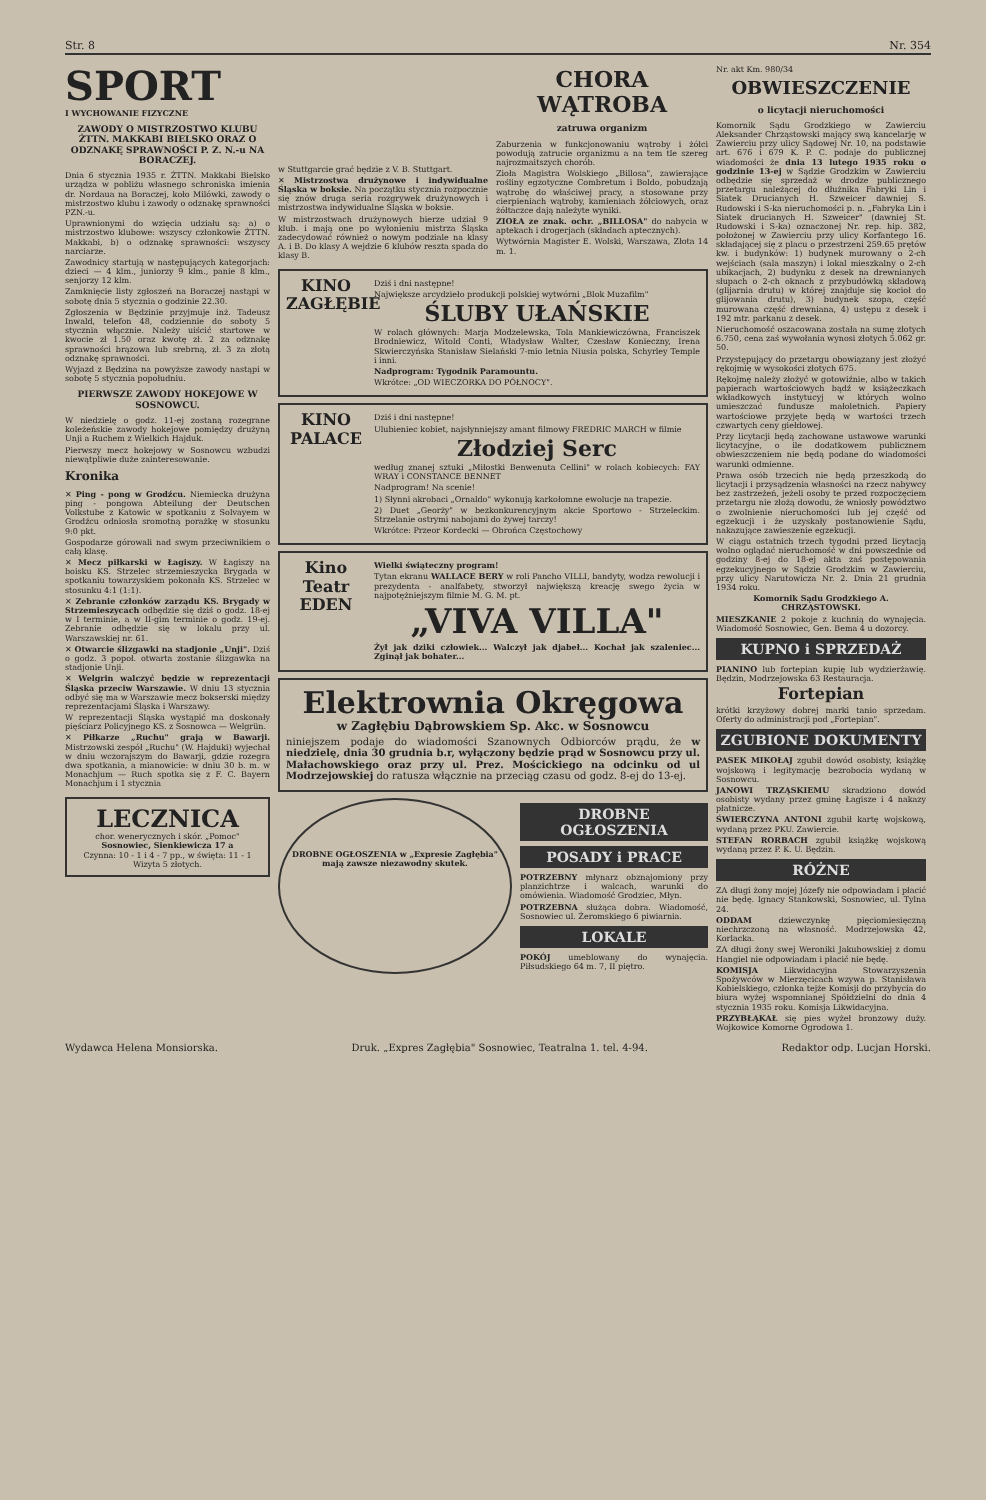Str. 8 Nr. 354
SPORT
I WYCHOWANIE FIZYCZNE
ZAWODY O MISTRZOSTWO KLUBU ŻTTN. MAKKABI BIELSKO ORAZ O ODZNAKĘ SPRAWNOŚCI P. Z. N.-u NA BORACZEJ.
Dnia 6 stycznia 1935 r. ŻTTN. Makkabi Bielsko urządza w pobliżu własnego schroniska imienia dr. Nordaua na Boraczej, koło Milówki, zawody o mistrzostwo klubu i zawody o odznakę sprawności PZN.-u.
Uprawnionymi do wzięcia udziału są: a) o mistrzostwo klubowe: wszyscy członkowie ŻTTN. Makkabi, b) o odznakę sprawności: wszyscy narciarze.
Zawodnicy startują w następujących kategorjach: dzieci — 4 klm., juniorzy 9 klm., panie 8 klm., senjorzy 12 klm.
Zamknięcie listy zgłoszeń na Boraczej nastąpi w sobotę dnia 5 stycznia o godzinie 22.30.
Zgłoszenia w Będzinie przyjmuje inż. Tadeusz Inwald, telefon 48, codziennie do soboty 5 stycznia włącznie. Należy uiścić startowe w kwocie zł 1.50 oraz kwotę zł. 2 za odznakę sprawności brązowa lub srebrną, zł. 3 za złotą odznakę sprawności.
Wyjazd z Będzina na powyższe zawody nastąpi w sobotę 5 stycznia popołudniu.
PIERWSZE ZAWODY HOKEJOWE W SOSNOWCU.
W niedzielę o godz. 11-ej zostaną rozegrane koleżeńskie zawody hokejowe pomiędzy drużyną Unji a Ruchem z Wielkich Hajduk.
Pierwszy mecz hokejowy w Sosnowcu wzbudzi niewątpliwie duże zainteresowanie.
Kronika
✕ Ping - pong w Grodźcu. Niemiecka drużyna ping - pongowa Abteilung der Deutschen Volkstube z Katowic w spotkaniu z Solvayem w Grodźcu odniosła sromotną porażkę w stosunku 9:0 pkt.
Gospodarze górowali nad swym przeciwnikiem o całą klasę.
✕ Mecz piłkarski w Łagiszy. W Łagiszy na boisku KS. Strzelec strzemieszycka Brygada w spotkaniu towarzyskiem pokonała KS. Strzelec w stosunku 4:1 (1:1).
✕ Zebranie członków zarządu KS. Brygady w Strzemieszycach odbędzie się dziś o godz. 18-ej w I terminie, a w II-gim terminie o godz. 19-ej. Zebranie odbędzie się w lokalu przy ul. Warszawskiej nr. 61.
✕ Otwarcie ślizgawki na stadjonie „Unji". Dziś o godz. 3 popoł. otwarta zostanie ślizgawka na stadjonie Unji.
✕ Welgrin walczyć będzie w reprezentacji Śląska przeciw Warszawie. W dniu 13 stycznia odbyć się ma w Warszawie mecz bokserski między reprezentacjami Śląska i Warszawy.
W reprezentacji Śląska wystąpić ma doskonały pięściarz Policyjnego KS. z Sosnowca — Welgrün.
✕ Piłkarze „Ruchu" grają w Bawarji. Mistrzowski zespół „Ruchu" (W. Hajduki) wyjechał w dniu wczorajszym do Bawarji, gdzie rozegra dwa spotkania, a mianowicie: w dniu 30 b. m. w Monachjum — Ruch spotka się z F. C. Bayern Monachjum i 1 stycznia
LECZNICA
chor. wenerycznych i skór. „Pomoc"
Sosnowiec, Sienkiewicza 17 a
Czynna: 10 - 1 i 4 - 7 pp., w święta: 11 - 1
Wizyta 5 złotych.
w Stuttgarcie grać będzie z V. B. Stuttgart.
✕ Mistrzostwa drużynowe i indywidualne Śląska w boksie. Na początku stycznia rozpocznie się znów druga seria rozgrywek drużynowych i mistrzostwa indywidualne Śląska w boksie.
W mistrzostwach drużynowych bierze udział 9 klub. i mają one po wyłonieniu mistrza Śląska zadecydować również o nowym podziale na klasy A. i B. Do klasy A wejdzie 6 klubów reszta spada do klasy B.
CHORA WĄTROBA
zatruwa organizm
Zaburzenia w funkcjonowaniu wątroby i żółci powodują zatrucie organizmu a na tem tle szereg najrozmaitszych chorób.
Zioła Magistra Wolskiego „Billosa", zawierające rośliny egzotyczne Combretum i Boldo, pobudzają wątrobę do właściwej pracy, a stosowane przy cierpieniach wątroby, kamieniach żółciowych, oraz żółtaczce dają należyte wyniki.
ZIOŁA ze znak. ochr. „BILLOSA" do nabycia w aptekach i drogerjach (składach aptecznych).
Wytwórnia Magister E. Wolski, Warszawa, Złota 14 m. 1.
KINO
ZAGŁĘBIE
Dziś i dni następne!
Największe arcydzieło produkcji polskiej wytwórni „Blok Muzafilm"
ŚLUBY UŁAŃSKIE
W rolach głównych: Marja Modzelewska, Tola Mankiewiczówna, Franciszek Brodniewicz, Witold Conti, Władysław Walter, Czesław Konieczny, Irena Skwierczyńska Stanisław Sielański 7-mio letnia Niusia polska, Schyrley Temple i inni.
Nadprogram: Tygodnik Paramountu.
Wkrótce: „OD WIECZORKA DO PÓŁNOCY".
KINO
PALACE
Dziś i dni następne!
Ulubieniec kobiet, najsłynniejszy amant filmowy FREDRIC MARCH w filmie
Złodziej Serc
według znanej sztuki „Miłostki Benwenuta Cellini" w rolach kobiecych: FAY WRAY i CONSTANCE BENNET
Nadprogram! Na scenie!
1) Słynni akrobaci „Ornaldo" wykonują karkołomne ewolucje na trapezie.
2) Duet „Georży" w bezkonkurencyjnym akcie Sportowo - Strzeleckim. Strzelanie ostrymi nabojami do żywej tarczy!
Wkrótce: Przeor Kordecki — Obrońca Częstochowy
Kino Teatr
EDEN
Wielki świąteczny program!
Tytan ekranu WALLACE BERY w roli Pancho VILLI, bandyty, wodza rewolucji i prezydenta - analfabety, stworzył największą kreację swego życia w najpotężniejszym filmie M. G. M. pt.
„VIVA VILLA"
Żył jak dziki człowiek... Walczył jak djabeł... Kochał jak szaleniec... Zginął jak bohater...
Elektrownia Okręgowa
w Zagłębiu Dąbrowskiem Sp. Akc. w Sosnowcu
niniejszem podaje do wiadomości Szanownych Odbiorców prądu, że w niedzielę, dnia 30 grudnia b.r, wyłączony będzie prąd w Sosnowcu przy ul. Małachowskiego oraz przy ul. Prez. Mościckiego na odcinku od ul Modrzejowskiej do ratusza włącznie na przeciąg czasu od godz. 8-ej do 13-ej.
DROBNE OGŁOSZENIA w „Expresie Zagłębia" mają zawsze niezawodny skutek.
DROBNE OGŁOSZENIA
POSADY i PRACE
POTRZEBNY młynarz obznajomiony przy planzichtrze i walcach, warunki do omówienia. Wiadomość Grodziec, Młyn.
POTRZEBNA służąca dobra. Wiadomość, Sosnowiec ul. Żeromskiego 6 piwiarnia.
LOKALE
POKÓJ umeblowany do wynajęcia. Piłsudskiego 64 m. 7, II piętro.
Nr. akt Km. 980/34
OBWIESZCZENIE
o licytacji nieruchomości
Komornik Sądu Grodzkiego w Zawierciu Aleksander Chrząstowski mający swą kancelarję w Zawierciu przy ulicy Sądowej Nr. 10, na podstawie art. 676 i 679 K. P. C. podaje do publicznej wiadomości że dnia 13 lutego 1935 roku o godzinie 13-ej w Sądzie Grodzkim w Zawierciu odbędzie się sprzedaż w drodze publicznego przetargu należącej do dłużnika Fabryki Lin i Siatek Drucianych H. Szweicer dawniej S. Rudowski i S-ka nieruchomości p. n. „Fabryka Lin i Siatek drucianych H. Szweicer" (dawniej St. Rudowski i S-ka) oznaczonej Nr. rep. hip. 382, położonej w Zawierciu przy ulicy Korfantego 16. składającej się z placu o przestrzeni 259.65 prętów kw. i budynków: 1) budynek murowany o 2-ch wejściach (sala maszyn) i lokal mieszkalny o 2-ch ubikacjach, 2) budynku z desek na drewnianych słupach o 2-ch oknach z przybudówką składową (glijarnia drutu) w której znajduje się kocioł do glijowania drutu), 3) budynek szopa, część murowana część drewniana, 4) ustępu z desek i 192 mtr. parkanu z desek.
Nieruchomość oszacowana została na sumę złotych 6.750, cena zaś wywołania wynosi złotych 5.062 gr. 50.
Przystępujący do przetargu obowiązany jest złożyć rękojmię w wysokości złotych 675.
Rękojmę należy złożyć w gotowiźnie, albo w takich papierach wartościowych bądź w książeczkach wkładkowych instytucyj w których wolno umieszczać fundusze małoletnich. Papiery wartościowe przyjęte będą w wartości trzech czwartych ceny giełdowej.
Przy licytacji będą zachowane ustawowe warunki licytacyjne, o ile dodatkowem publicznem obwieszczeniem nie będą podane do wiadomości warunki odmienne.
Prawa osób trzecich nie będą przeszkodą do licytacji i przysądzenia własności na rzecz nabywcy bez zastrzeżeń, jeżeli osoby te przed rozpoczęciem przetargu nie złożą dowodu, że wniosły powództwo o zwolnienie nieruchomości lub jej część od egzekucji i że uzyskały postanowienie Sądu, nakazujące zawieszenie egzekucji.
W ciągu ostatnich trzech tygodni przed licytacją wolno oglądać nieruchomość w dni powszednie od godziny 8-ej do 18-ej akta zaś postępowania egzekucyjnego w Sądzie Grodzkim w Zawierciu, przy ulicy Narutowicza Nr. 2. Dnia 21 grudnia 1934 roku.
Komornik Sądu Grodzkiego A. CHRZĄSTOWSKI.
MIESZKANIE 2 pokoje z kuchnią do wynajęcia. Wiadomość Sosnowiec, Gen. Bema 4 u dozorcy.
KUPNO i SPRZEDAŻ
PIANINO lub fortepian kupię lub wydzierżawię. Będzin, Modrzejowska 63 Restauracja.
Fortepian
krótki krzyżowy dobrej marki tanio sprzedam. Oferty do administracji pod „Fortepian".
ZGUBIONE DOKUMENTY
PASEK MIKOŁAJ zgubił dowód osobisty, książkę wojskową i legitymację bezrobocia wydaną w Sosnowcu.
JANOWI TRZĄSKIEMU skradziono dowód osobisty wydany przez gminę Łagisze i 4 nakazy płatnicze.
ŚWIERCZYNA ANTONI zgubił kartę wojskową, wydaną przez PKU. Zawiercie.
STEFAN RORBACH zgubił książkę wojskową wydaną przez P. K. U. Będzin.
RÓŻNE
ZA długi żony mojej Józefy nie odpowiadam i płacić nie będę. Ignacy Stankowski, Sosnowiec, ul. Tylna 24.
ODDAM dziewczynkę pięciomiesięczną niechrzczoną na własność. Modrzejowska 42, Korlacka.
ZA długi żony swej Weroniki Jakubowskiej z domu Hangiel nie odpowiadam i płacić nie będę.
KOMISJA Likwidacyjna Stowarzyszenia Spożywców w Mierzęcicach wzywa p. Stanisława Kobielskiego, członka tejże Komisji do przybycia do biura wyżej wspomnianej Spółdzielni do dnia 4 stycznia 1935 roku. Komisja Likwidacyjna.
PRZYBŁĄKAŁ się pies wyżeł bronzowy duży. Wojkowice Komorne Ogrodowa 1.
Wydawca Helena Monsiorska. Druk. „Expres Zagłębia" Sosnowiec, Teatralna 1. tel. 4-94. Redaktor odp. Lucjan Horski.